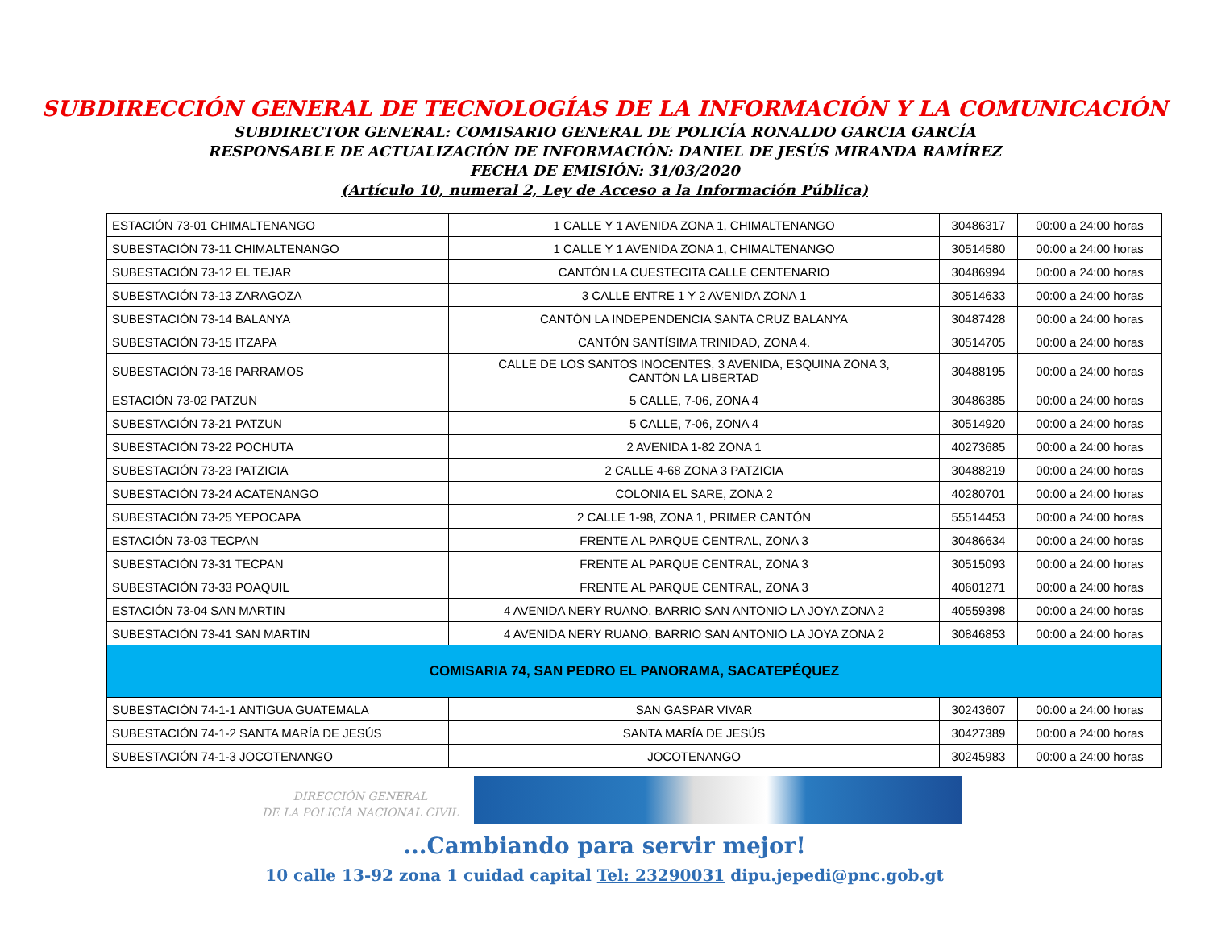SUBDIRECCIÓN GENERAL DE TECNOLOGÍAS DE LA INFORMACIÓN Y LA COMUNICACIÓN
SUBDIRECTOR GENERAL: COMISARIO GENERAL DE POLICÍA RONALDO GARCIA GARCÍA
RESPONSABLE DE ACTUALIZACIÓN DE INFORMACIÓN: DANIEL DE JESÚS MIRANDA RAMÍREZ
FECHA DE EMISIÓN: 31/03/2020
(Artículo 10, numeral 2, Ley de Acceso a la Información Pública)
| ESTACIÓN 73-01 CHIMALTENANGO | 1 CALLE Y 1 AVENIDA ZONA 1, CHIMALTENANGO | 30486317 | 00:00 a 24:00 horas |
| SUBESTACIÓN 73-11 CHIMALTENANGO | 1 CALLE Y 1 AVENIDA ZONA 1, CHIMALTENANGO | 30514580 | 00:00 a 24:00 horas |
| SUBESTACIÓN 73-12 EL TEJAR | CANTÓN LA CUESTECITA CALLE CENTENARIO | 30486994 | 00:00 a 24:00 horas |
| SUBESTACIÓN 73-13 ZARAGOZA | 3 CALLE ENTRE 1 Y 2 AVENIDA ZONA 1 | 30514633 | 00:00 a 24:00 horas |
| SUBESTACIÓN 73-14 BALANYA | CANTÓN LA INDEPENDENCIA SANTA CRUZ BALANYA | 30487428 | 00:00 a 24:00 horas |
| SUBESTACIÓN 73-15 ITZAPA | CANTÓN SANTÍSIMA TRINIDAD, ZONA 4. | 30514705 | 00:00 a 24:00 horas |
| SUBESTACIÓN 73-16 PARRAMOS | CALLE DE LOS SANTOS INOCENTES, 3 AVENIDA, ESQUINA ZONA 3, CANTÓN LA LIBERTAD | 30488195 | 00:00 a 24:00 horas |
| ESTACIÓN 73-02 PATZUN | 5 CALLE, 7-06, ZONA 4 | 30486385 | 00:00 a 24:00 horas |
| SUBESTACIÓN 73-21 PATZUN | 5 CALLE, 7-06, ZONA 4 | 30514920 | 00:00 a 24:00 horas |
| SUBESTACIÓN 73-22 POCHUTA | 2 AVENIDA 1-82 ZONA 1 | 40273685 | 00:00 a 24:00 horas |
| SUBESTACIÓN 73-23 PATZICIA | 2 CALLE 4-68 ZONA 3 PATZICIA | 30488219 | 00:00 a 24:00 horas |
| SUBESTACIÓN 73-24 ACATENANGO | COLONIA EL SARE, ZONA 2 | 40280701 | 00:00 a 24:00 horas |
| SUBESTACIÓN 73-25 YEPOCAPA | 2 CALLE 1-98, ZONA 1, PRIMER CANTÓN | 55514453 | 00:00 a 24:00 horas |
| ESTACIÓN 73-03 TECPAN | FRENTE AL PARQUE CENTRAL, ZONA 3 | 30486634 | 00:00 a 24:00 horas |
| SUBESTACIÓN 73-31 TECPAN | FRENTE AL PARQUE CENTRAL, ZONA 3 | 30515093 | 00:00 a 24:00 horas |
| SUBESTACIÓN 73-33 POAQUIL | FRENTE AL PARQUE CENTRAL, ZONA 3 | 40601271 | 00:00 a 24:00 horas |
| ESTACIÓN 73-04 SAN MARTIN | 4 AVENIDA NERY RUANO, BARRIO SAN ANTONIO LA JOYA ZONA 2 | 40559398 | 00:00 a 24:00 horas |
| SUBESTACIÓN 73-41 SAN MARTIN | 4 AVENIDA NERY RUANO, BARRIO SAN ANTONIO LA JOYA ZONA 2 | 30846853 | 00:00 a 24:00 horas |
| COMISARIA 74, SAN PEDRO EL PANORAMA, SACATEPÉQUEZ | | | |
| SUBESTACIÓN 74-1-1 ANTIGUA GUATEMALA | SAN GASPAR VIVAR | 30243607 | 00:00 a 24:00 horas |
| SUBESTACIÓN 74-1-2 SANTA MARÍA DE JESÚS | SANTA MARÍA DE JESÚS | 30427389 | 00:00 a 24:00 horas |
| SUBESTACIÓN 74-1-3 JOCOTENANGO | JOCOTENANGO | 30245983 | 00:00 a 24:00 horas |
DIRECCIÓN GENERAL
DE LA POLICÍA NACIONAL CIVIL
...Cambiando para servir mejor!
10 calle 13-92 zona 1 cuidad capital Tel: 23290031 dipu.jepedi@pnc.gob.gt